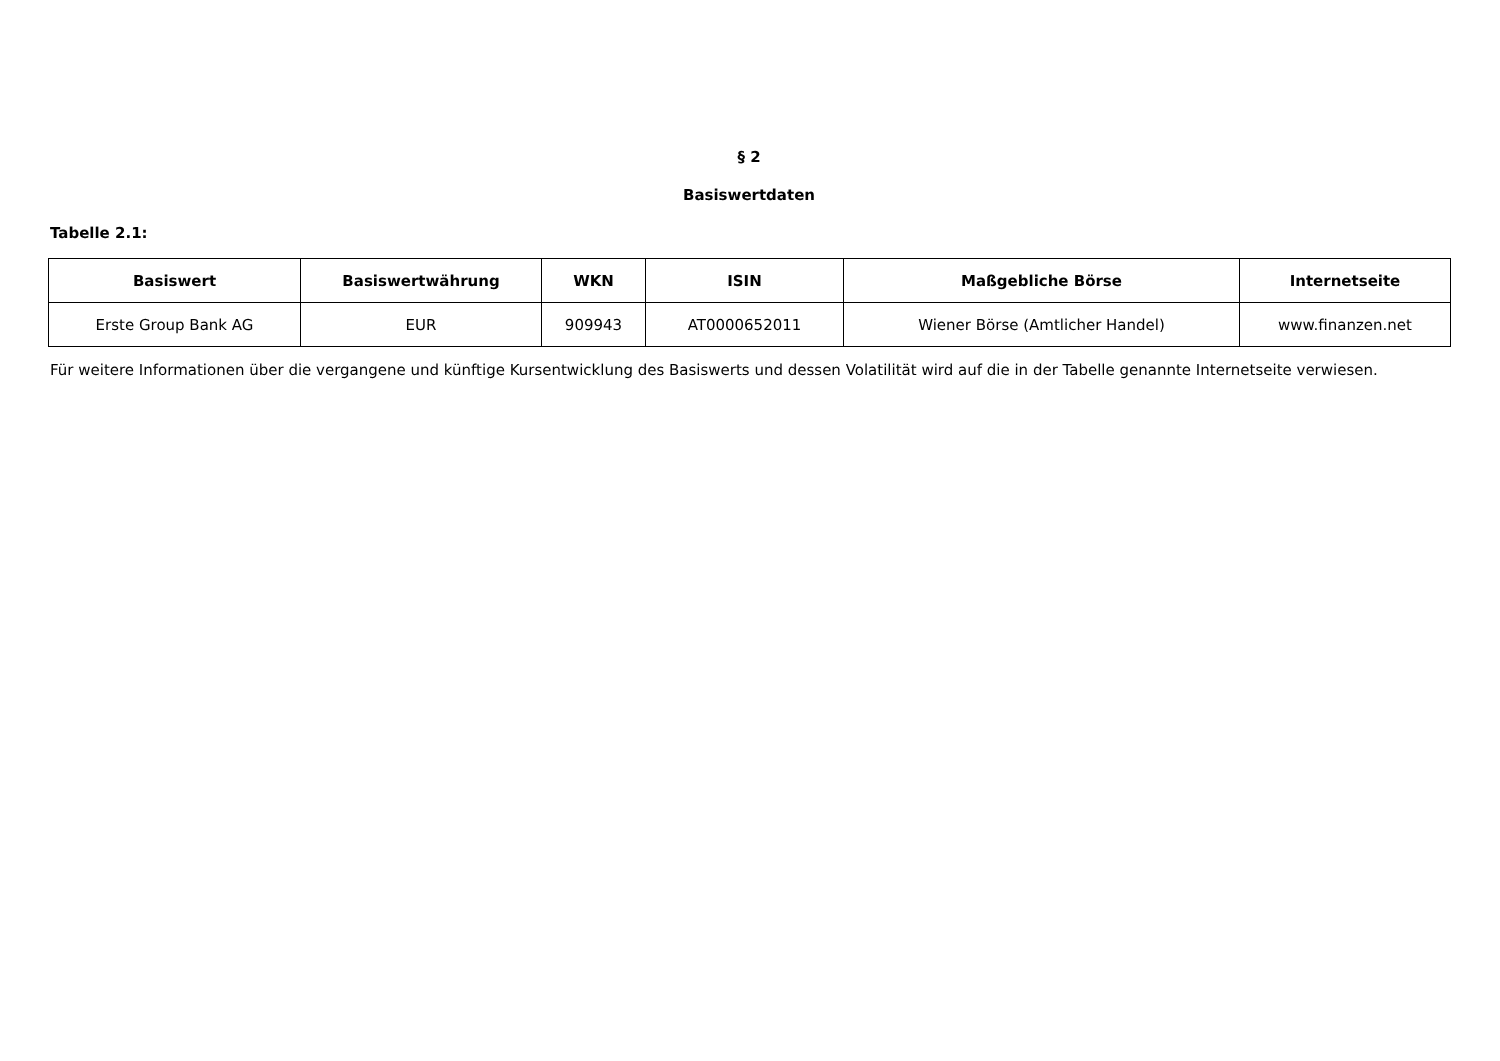§ 2
Basiswertdaten
Tabelle 2.1:
| Basiswert | Basiswertwährung | WKN | ISIN | Maßgebliche Börse | Internetseite |
| --- | --- | --- | --- | --- | --- |
| Erste Group Bank AG | EUR | 909943 | AT0000652011 | Wiener Börse (Amtlicher Handel) | www.finanzen.net |
Für weitere Informationen über die vergangene und künftige Kursentwicklung des Basiswerts und dessen Volatilität wird auf die in der Tabelle genannte Internetseite verwiesen.